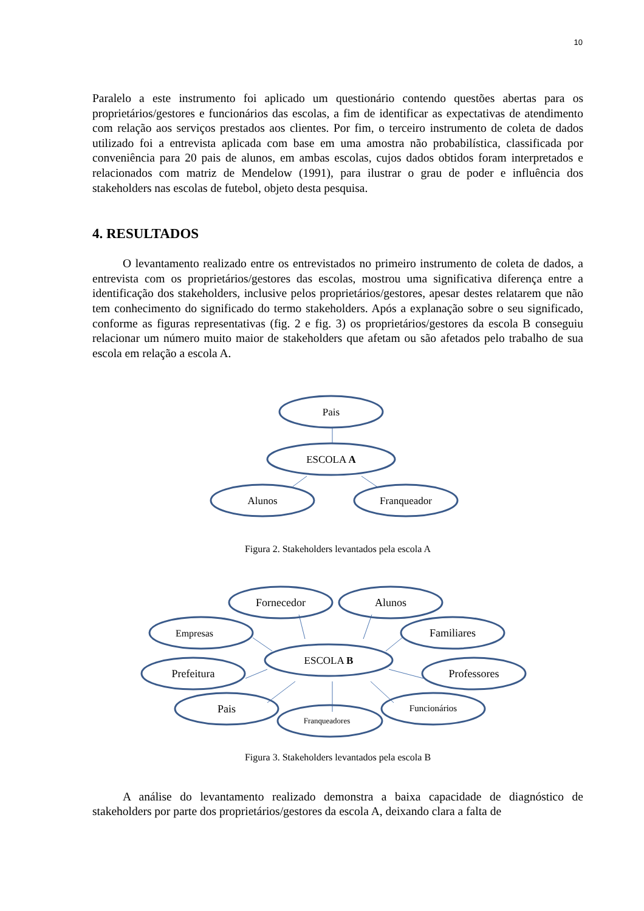10
Paralelo a este instrumento foi aplicado um questionário contendo questões abertas para os proprietários/gestores e funcionários das escolas, a fim de identificar as expectativas de atendimento com relação aos serviços prestados aos clientes. Por fim, o terceiro instrumento de coleta de dados utilizado foi a entrevista aplicada com base em uma amostra não probabilística, classificada por conveniência para 20 pais de alunos, em ambas escolas, cujos dados obtidos foram interpretados e relacionados com matriz de Mendelow (1991), para ilustrar o grau de poder e influência dos stakeholders nas escolas de futebol, objeto desta pesquisa.
4. RESULTADOS
O levantamento realizado entre os entrevistados no primeiro instrumento de coleta de dados, a entrevista com os proprietários/gestores das escolas, mostrou uma significativa diferença entre a identificação dos stakeholders, inclusive pelos proprietários/gestores, apesar destes relatarem que não tem conhecimento do significado do termo stakeholders. Após a explanação sobre o seu significado, conforme as figuras representativas (fig. 2 e fig. 3) os proprietários/gestores da escola B conseguiu relacionar um número muito maior de stakeholders que afetam ou são afetados pelo trabalho de sua escola em relação a escola A.
Pais
ESCOLA A
Alunos
Franqueador
Figura 2. Stakeholders levantados pela escola A
Fornecedor
Alunos
Empresas
Familiares
ESCOLA B
Prefeitura
Professores
Pais
Franqueadores
Funcionários
Figura 3. Stakeholders levantados pela escola B
A análise do levantamento realizado demonstra a baixa capacidade de diagnóstico de stakeholders por parte dos proprietários/gestores da escola A, deixando clara a falta de